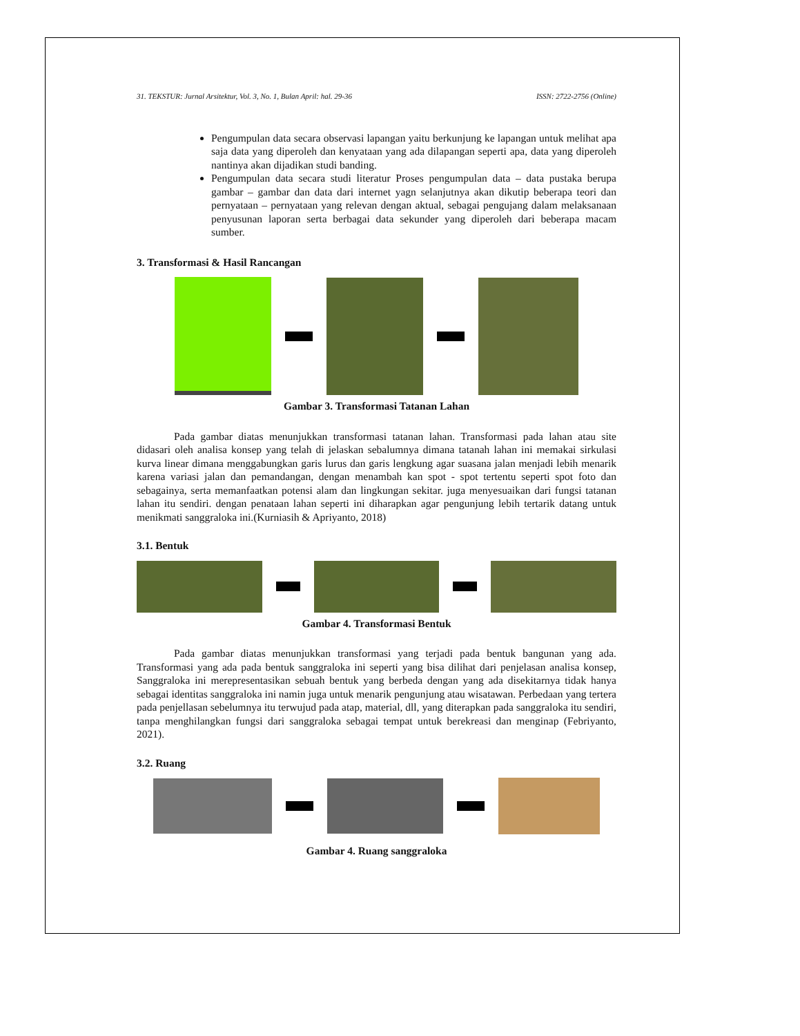31. TEKSTUR: Jurnal Arsitektur, Vol. 3, No. 1, Bulan April: hal. 29-36 ISSN: 2722-2756 (Online)
Pengumpulan data secara observasi lapangan yaitu berkunjung ke lapangan untuk melihat apa saja data yang diperoleh dan kenyataan yang ada dilapangan seperti apa, data yang diperoleh nantinya akan dijadikan studi banding.
Pengumpulan data secara studi literatur Proses pengumpulan data – data pustaka berupa gambar – gambar dan data dari internet yagn selanjutnya akan dikutip beberapa teori dan pernyataan – pernyataan yang relevan dengan aktual, sebagai pengujang dalam melaksanaan penyusunan laporan serta berbagai data sekunder yang diperoleh dari beberapa macam sumber.
3. Transformasi & Hasil Rancangan
Gambar 3. Transformasi Tatanan Lahan
Pada gambar diatas menunjukkan transformasi tatanan lahan. Transformasi pada lahan atau site didasari oleh analisa konsep yang telah di jelaskan sebalumnya dimana tatanah lahan ini memakai sirkulasi kurva linear dimana menggabungkan garis lurus dan garis lengkung agar suasana jalan menjadi lebih menarik karena variasi jalan dan pemandangan, dengan menambah kan spot - spot tertentu seperti spot foto dan sebagainya, serta memanfaatkan potensi alam dan lingkungan sekitar. juga menyesuaikan dari fungsi tatanan lahan itu sendiri. dengan penataan lahan seperti ini diharapkan agar pengunjung lebih tertarik datang untuk menikmati sanggraloka ini.(Kurniasih & Apriyanto, 2018)
3.1. Bentuk
Gambar 4. Transformasi Bentuk
Pada gambar diatas menunjukkan transformasi yang terjadi pada bentuk bangunan yang ada. Transformasi yang ada pada bentuk sanggraloka ini seperti yang bisa dilihat dari penjelasan analisa konsep, Sanggraloka ini merepresentasikan sebuah bentuk yang berbeda dengan yang ada disekitarnya tidak hanya sebagai identitas sanggraloka ini namin juga untuk menarik pengunjung atau wisatawan. Perbedaan yang tertera pada penjellasan sebelumnya itu terwujud pada atap, material, dll, yang diterapkan pada sanggraloka itu sendiri, tanpa menghilangkan fungsi dari sanggraloka sebagai tempat untuk berekreasi dan menginap (Febriyanto, 2021).
3.2. Ruang
Gambar 4. Ruang sanggraloka